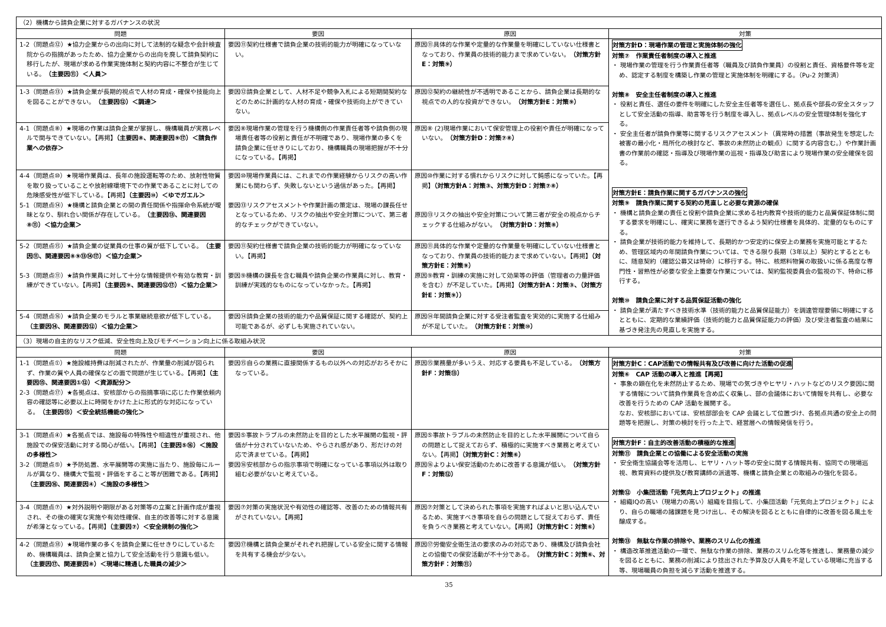| （2）機構から請負企業に対するガバナンスの状況 | | | |
| 問題 | 要因 | 原因 | 対策 |
| 1-2（問題点⑫）★協力企業からの出向に対して法制的な疑念や会計検査院からの指摘があったため、協力企業からの出向を廃して請負契約に移行したが、現場が求める作業実施体制と契約内容に不整合が生じている。 （主要因⑪）＜人員＞ | 要因⑪契約仕様書で請負企業の技術的能力が明確になっていない。 | 原因⑪具体的な作業や定量的な作業量を明確にしていない仕様書となっており、作業員の技術的能力まで求めていない。 （対策方針E：対策⑨） | 対策方針D：現場作業の管理と実施体制の強化 対策⑦ 作業責任者制度の導入と推進 ・ 現場作業の管理を行う作業責任者等（職員及び請負作業員）の役割と責任、資格要件等を定め、認定する制度を構築し作業の管理と実施体制を明確にする。（Pu-2 対策済） 対策⑧ 安全主任者制度の導入と推進 ・ 役割と責任、選任の要件を明確にした安全主任者等を選任し、拠点長や部長の安全スタッフとして安全活動の指導、助言等を行う制度を導入し、拠点レベルの安全管理体制を強化する。 ・ 安全主任者が請負作業等に関するリスクアセスメント（異常時の措置（事故発生を想定した被害の最小化・局所化の検討など、事故の未然防止の観点）に関する内容含む。）や作業計画書の作業前の確認・指導及び現場作業の巡視・指導及び助言により現場作業の安全確保を図る。 対策方針E：請負作業に関するガバナンスの強化 対策⑨ 請負作業に関する契約の見直しと必要な資源の確保 ・ 機構と請負企業の責任と役割や請負企業に求める社内教育や技術的能力と品質保証体制に関する要求を明確にし、確実に業務を遂行できるよう契約仕様書を具体的、定量的なものにする。 ・ 請負企業が技術的能力を維持して、長期的かつ安定的に保安上の業務を実施可能とするため、管理区域内の年間請負作業については、できる限り長期（3年以上）契約とするとともに、随意契約（確認公募又は特命）に移行する。特に、核燃料物質の取扱いに係る高度な専門性・習熟性が必要な安全上重要な作業については、契約監視委員会の監視の下、特命に移行する。 対策⑩ 請負企業に対する品質保証活動の強化 ・ 請負企業が満たすべき技術水準（技術的能力と品質保証能力）を調達管理要領に明確にするとともに、定期的な業績評価（技術的能力と品質保証能力の評価）及び受注者監査の結果に基づき発注先の見直しを実施する。 |
| 1-3（問題点⑬）★請負企業が長期的視点で人材の育成・確保や技能向上を図ることができない。 （主要因⑫）＜調達＞ | 要因⑫請負企業として、人材不足や競争入札による短期間契約などのために計画的な人材の育成・確保や技術向上ができていない。 | 原因⑫契約の継続性が不透明であることから、請負企業は長期的な視点での人的な投資ができない。 （対策方針E：対策⑨） | |
| 4-1（問題点⑧）★現場の作業は請負企業が掌握し、機構職員が実務レベルで関与できていない。【再掲】 （主要因⑧、関連要因⑨⑰）＜請負作業への依存＞ | 要因⑧現場作業の管理を行う機構側の作業責任者等や請負側の現場責任者等の役割と責任が不明確であり、現場作業の多くを請負企業に任せきりにしており、機構職員の現場把握が不十分になっている。【再掲】 | 原因⑧ (2)現場作業において保安管理上の役割や責任が明確になっていない。 （対策方針D：対策⑦⑧） | |
| 4-4（問題点⑩）★現場作業員は、長年の施設運転等のため、放射性物質を取り扱っていることや放射線環境下での作業であることに対しての危険感受性が低下している。【再掲】 （主要因⑩）＜ゆでガエル＞ 5-1（問題点⑭）★機構と請負企業との間の責任関係や指揮命令系統が曖昧となり、馴れ合い関係が存在している。 （主要因⑬、関連要因⑧⑪）＜協力企業＞ | 要因⑩現場作業員には、これまでの作業経験からリスクの高い作業にも関わらず、失敗しないという過信があった。【再掲】 要因⑬リスクアセスメントや作業計画の策定は、現場の課長任せとなっているため、リスクの抽出や安全対策について、第三者的なチェックができていない。 | 原因⑩作業に対する慣れからリスクに対して鈍感になっていた。【再掲】 （対策方針A：対策③、対策方針D：対策⑦⑧） 原因⑬リスクの抽出や安全対策について第三者が安全の視点からチェックする仕組みがない。 （対策方針D：対策⑧） | |
| 5-2（問題点⑮）★請負企業の従業員の仕事の質が低下している。 （主要因⑪、関連要因⑧⑨⑬⑭⑰）＜協力企業＞ 5-3（問題点⑪）★請負作業員に対して十分な情報提供や有効な教育・訓練ができていない。【再掲】 （主要因⑨、関連要因⑫⑰）＜協力企業＞ | 要因⑪契約仕様書で請負企業の技術的能力が明確になっていない。【再掲】 要因⑨機構の課長を含む職員や請負企業の作業員に対し、教育・訓練が実践的なものになっていなかった。【再掲】 | 原因⑪具体的な作業や定量的な作業量を明確にしていない仕様書となっており、作業員の技術的能力まで求めていない。【再掲】 （対策方針E：対策⑨） 原因⑨教育・訓練の実施に対して効果等の評価（管理者の力量評価を含む）が不足していた。【再掲】 （対策方針A：対策③、（対策方針E：対策⑨）） | |
| 5-4（問題点⑯）★請負企業のモラルと事業継続意欲が低下している。 （主要因⑭、関連要因⑫）＜協力企業＞ | 要因⑭請負企業の技術的能力や品質保証に関する確認が、契約上可能であるが、必ずしも実施されていない。 | 原因⑭年間請負企業に対する受注者監査を実効的に実施する仕組みが不足していた。 （対策方針E：対策⑩） | |
| （3）現場の自主的なリスク低減、安全性向上及びモチベーション向上に係る取組み状況 | | | |
| 問題 | 要因 | 原因 | 対策 |
| 1-1（問題点①）★施設維持費は削減されたが、作業量の削減が図られず、作業の質や人員の確保などの面で問題が生じている。【再掲】 （主要因⑮、関連要因①⑫）＜資源配分＞ 2-3（問題点⑰）★各拠点は、安核部からの指摘事項に応じた作業依頼内容の確認等に必要以上に時間をかけた上に形式的な対応になっている。 （主要因⑮）＜安全統括機能の強化＞ | 要因⑮自らの業務に直接関係するもの以外への対応がおろそかになっている。 | 原因⑮業務量が多いうえ、対応する要員も不足している。 （対策方針F：対策⑬） | 対策方針C：CAP活動での情報共有及び改善に向けた活動の促進 対策⑥ CAP 活動の導入と推進【再掲】 ・ 事象の顕在化を未然防止するため、現場での気づきやヒヤリ・ハットなどのリスク要因に関する情報について請負作業員を含め広く収集し、部の会議体において情報を共有し、必要な改善を行うための CAP 活動を展開する。 なお、安核部においては、安核部部会を CAP 会議として位置づけ、各拠点共通の安全上の問題等を把握し、対策の検討を行った上で、経営層への情報発信を行う。 対策方針F：自主的改善活動の積極的な推進 対策⑪ 請負企業との協働による安全活動の実施 ・ 安全衛生協議会等を活用し、ヒヤリ・ハット等の安全に関する情報共有、協同での現場巡視、教育資料の提供及び教育講師の派遣等、機構と請負企業との取組みの強化を図る。 対策⑫ 小集団活動「元気向上プロジェクト」の推進 ・ 組織IQの高い（現場力の高い）組織を目指して、小集団活動「元気向上プロジェクト」により、自らの職場の諸課題を見つけ出し、その解決を図るとともに自律的に改善を図る風土を醸成する。 対策⑬ 無駄な作業の排除や、業務のスリム化の推進 ・ 構造改革推進活動の一環で、無駄な作業の排除、業務のスリム化等を推進し、業務量の減少を図るとともに、業務の削減により捻出された予算及び人員を不足している現場に充当する等、現場職員の負担を減らす活動を推進する。 |
| 3-1（問題点④）★各拠点では、施設毎の特殊性や相違性が重視され、他施設での保安活動に対する関心が低い。【再掲】 （主要因⑤⑯）＜施設の多様性＞ 3-2（問題点⑤）★予防処置、水平展開等の実施に当たり、施設毎にルールが異なり、機構大で監視・評価をすること等が困難である。【再掲】 （主要因⑯、関連要因④）＜施設の多様性＞ | 要因⑤事故トラブルの未然防止を目的とした水平展開の監視・評価が十分されていないため、やらされ感があり、形だけの対応で済ませている。【再掲】 要因⑯安核部からの指示事項で明確になっている事項以外は取り組む必要がないと考えている。 | 原因⑤事故トラブルの未然防止を目的とした水平展開について自らの問題として捉えておらず、積極的に実施すべき業務と考えていない。【再掲】 （対策方針C：対策⑥） 原因⑯よりよい保安活動のために改善する意識が低い。 （対策方針F：対策⑫） | |
| 3-4（問題点⑦）★対外説明や期限がある対策等の立案と計画作成が重視され、その後の確実な実施や有効性確保、自主的改善等に対する意識が希薄となっている。【再掲】 （主要因⑦）＜安全規制の強化＞ | 要因⑦対策の実施状況や有効性の確認等、改善のための情報共有がされていない。【再掲】 | 原因⑦対策として決められた事項を実施すればよいと思い込んでいるため、実施すべき事項を自らの問題として捉えておらず、責任を負うべき業務と考えていない。【再掲】 （対策方針C：対策⑥） | |
| 4-2（問題点⑱）★現場作業の多くを請負企業に任せきりにしているため、機構職員は、請負企業と協力して安全活動を行う意識も低い。 （主要因⑰、関連要因⑧）＜現場に精通した職員の減少＞ | 要因⑰機構と請負企業がそれぞれ把握している安全に関する情報を共有する機会が少ない。 | 原因⑰労働安全衛生法の要求のみの対応であり、機構及び請負会社との協働での保安活動が不十分である。 （対策方針C：対策⑥、対策方針F：対策⑪） | |
35